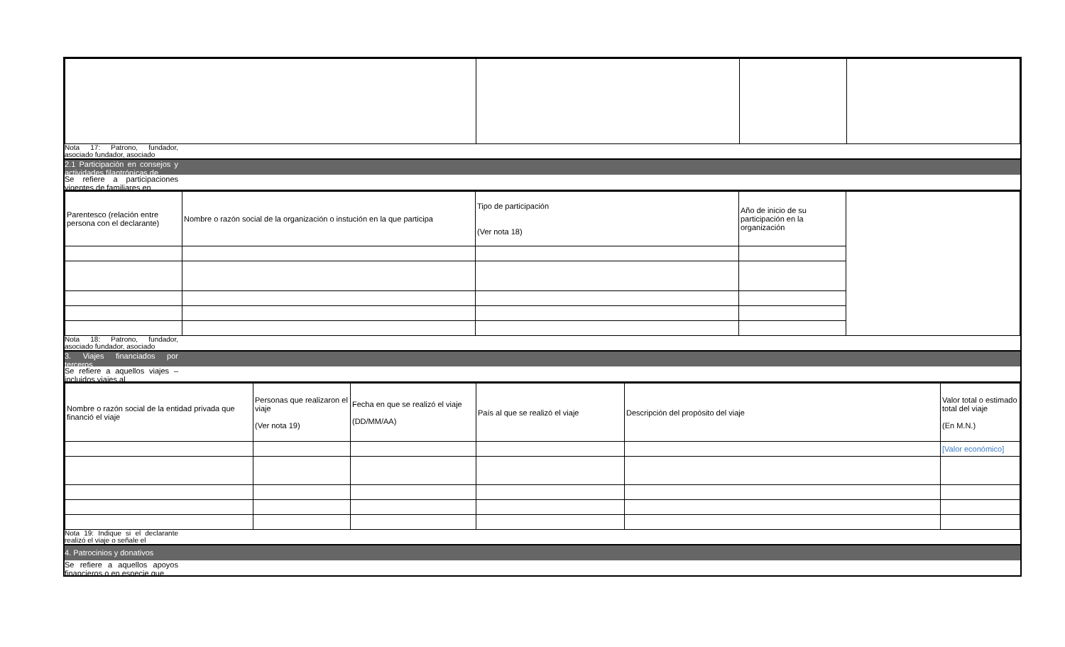Nota 17: Patrono, fundador, asociado fundador, asociado
2.1 Participación en consejos y actividades filantrópicas de
Se refiere a participaciones vigentes de familiares en
| Parentesco (relación entre persona con el declarante) | Nombre o razón social de la organización o instución en la que participa | Tipo de participación (Ver nota 18) | Año de inicio de su participación en la organización | |
Nota 18: Patrono, fundador, asociado fundador, asociado
3. Viajes financiados por terceros
Se refiere a aquellos viajes –incluidos viajes al
| Nombre o razón social de la entidad privada que financió el viaje | Personas que realizaron el viaje (Ver nota 19) | Fecha en que se realizó el viaje (DD/MM/AA) | País al que se realizó el viaje | Descripción del propósito del viaje | Valor total o estimado total del viaje (En M.N.) |
| --- | --- | --- | --- | --- | --- |
| | | | | | [Valor económico] |
Nota 19: Indique si el declarante realizó el viaje o señale el
4. Patrocinios y donativos
Se refiere a aquellos apoyos financieros o en especie que